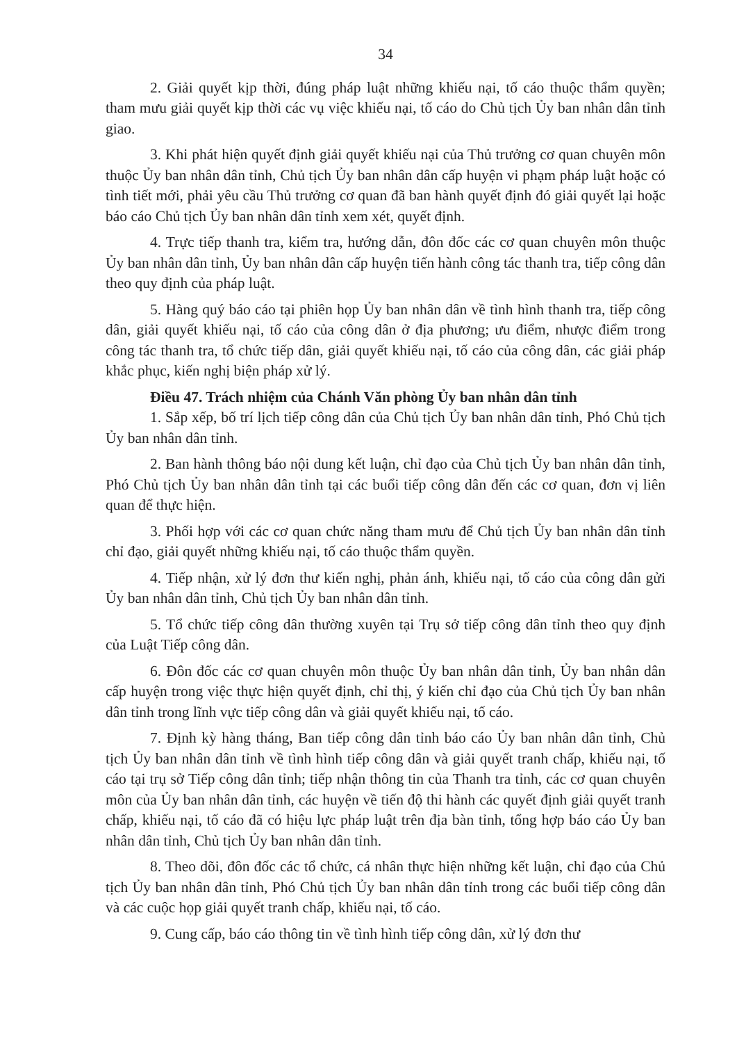34
2. Giải quyết kịp thời, đúng pháp luật những khiếu nại, tố cáo thuộc thẩm quyền; tham mưu giải quyết kịp thời các vụ việc khiếu nại, tố cáo do Chủ tịch Ủy ban nhân dân tỉnh giao.
3. Khi phát hiện quyết định giải quyết khiếu nại của Thủ trưởng cơ quan chuyên môn thuộc Ủy ban nhân dân tỉnh, Chủ tịch Ủy ban nhân dân cấp huyện vi phạm pháp luật hoặc có tình tiết mới, phải yêu cầu Thủ trưởng cơ quan đã ban hành quyết định đó giải quyết lại hoặc báo cáo Chủ tịch Ủy ban nhân dân tỉnh xem xét, quyết định.
4. Trực tiếp thanh tra, kiểm tra, hướng dẫn, đôn đốc các cơ quan chuyên môn thuộc Ủy ban nhân dân tỉnh, Ủy ban nhân dân cấp huyện tiến hành công tác thanh tra, tiếp công dân theo quy định của pháp luật.
5. Hàng quý báo cáo tại phiên họp Ủy ban nhân dân về tình hình thanh tra, tiếp công dân, giải quyết khiếu nại, tố cáo của công dân ở địa phương; ưu điểm, nhược điểm trong công tác thanh tra, tổ chức tiếp dân, giải quyết khiếu nại, tố cáo của công dân, các giải pháp khắc phục, kiến nghị biện pháp xử lý.
Điều 47. Trách nhiệm của Chánh Văn phòng Ủy ban nhân dân tỉnh
1. Sắp xếp, bố trí lịch tiếp công dân của Chủ tịch Ủy ban nhân dân tỉnh, Phó Chủ tịch Ủy ban nhân dân tỉnh.
2. Ban hành thông báo nội dung kết luận, chỉ đạo của Chủ tịch Ủy ban nhân dân tỉnh, Phó Chủ tịch Ủy ban nhân dân tỉnh tại các buổi tiếp công dân đến các cơ quan, đơn vị liên quan để thực hiện.
3. Phối hợp với các cơ quan chức năng tham mưu để Chủ tịch Ủy ban nhân dân tỉnh chỉ đạo, giải quyết những khiếu nại, tố cáo thuộc thẩm quyền.
4. Tiếp nhận, xử lý đơn thư kiến nghị, phản ánh, khiếu nại, tố cáo của công dân gửi Ủy ban nhân dân tỉnh, Chủ tịch Ủy ban nhân dân tỉnh.
5. Tổ chức tiếp công dân thường xuyên tại Trụ sở tiếp công dân tỉnh theo quy định của Luật Tiếp công dân.
6. Đôn đốc các cơ quan chuyên môn thuộc Ủy ban nhân dân tỉnh, Ủy ban nhân dân cấp huyện trong việc thực hiện quyết định, chỉ thị, ý kiến chỉ đạo của Chủ tịch Ủy ban nhân dân tỉnh trong lĩnh vực tiếp công dân và giải quyết khiếu nại, tố cáo.
7. Định kỳ hàng tháng, Ban tiếp công dân tỉnh báo cáo Ủy ban nhân dân tỉnh, Chủ tịch Ủy ban nhân dân tỉnh về tình hình tiếp công dân và giải quyết tranh chấp, khiếu nại, tố cáo tại trụ sở Tiếp công dân tỉnh; tiếp nhận thông tin của Thanh tra tỉnh, các cơ quan chuyên môn của Ủy ban nhân dân tỉnh, các huyện về tiến độ thi hành các quyết định giải quyết tranh chấp, khiếu nại, tố cáo đã có hiệu lực pháp luật trên địa bàn tỉnh, tổng hợp báo cáo Ủy ban nhân dân tỉnh, Chủ tịch Ủy ban nhân dân tỉnh.
8. Theo dõi, đôn đốc các tổ chức, cá nhân thực hiện những kết luận, chỉ đạo của Chủ tịch Ủy ban nhân dân tỉnh, Phó Chủ tịch Ủy ban nhân dân tỉnh trong các buổi tiếp công dân và các cuộc họp giải quyết tranh chấp, khiếu nại, tố cáo.
9. Cung cấp, báo cáo thông tin về tình hình tiếp công dân, xử lý đơn thư